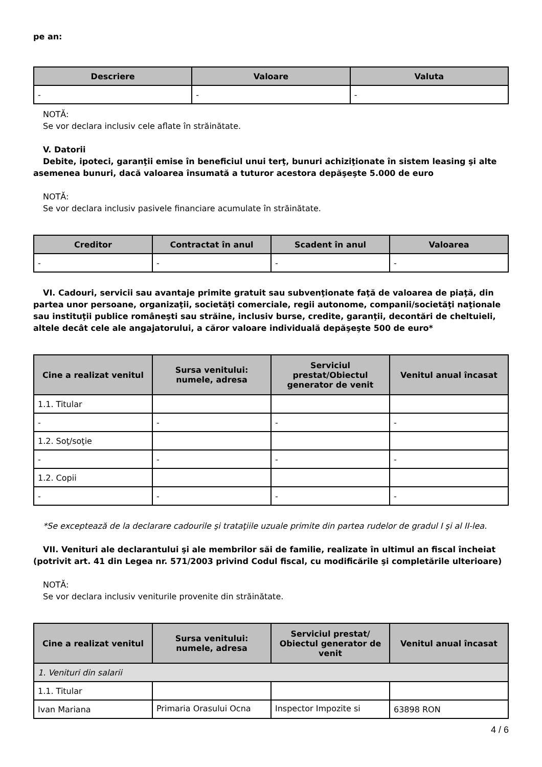pe an:
| Descriere | Valoare | Valuta |
| --- | --- | --- |
| - | - | - |
NOTĂ:
Se vor declara inclusiv cele aflate în străinătate.
V. Datorii
Debite, ipoteci, garanţii emise în beneficiul unui terţ, bunuri achiziţionate în sistem leasing şi alte
asemenea bunuri, dacă valoarea însumată a tuturor acestora depăşeşte 5.000 de euro
NOTĂ:
Se vor declara inclusiv pasivele financiare acumulate în străinătate.
| Creditor | Contractat în anul | Scadent în anul | Valoarea |
| --- | --- | --- | --- |
| - | - | - | - |
VI. Cadouri, servicii sau avantaje primite gratuit sau subvenţionate faţă de valoarea de piaţă, din
partea unor persoane, organizaţii, societăţi comerciale, regii autonome, companii/societăţi naţionale sau instituţii publice româneşti sau străine, inclusiv burse, credite, garanţii, decontări de cheltuieli, altele decât cele ale angajatorului, a căror valoare individuală depăşeşte 500 de euro*
| Cine a realizat venitul | Sursa venitului: numele, adresa | Serviciul prestat/Obiectul generator de venit | Venitul anual încasat |
| --- | --- | --- | --- |
| 1.1. Titular | | | |
| - | - | - | - |
| 1.2. Soţ/soţie | | | |
| - | - | - | - |
| 1.2. Copii | | | |
| - | - | - | - |
*Se exceptează de la declarare cadourile şi trataţiile uzuale primite din partea rudelor de gradul I şi al II-lea.
VII. Venituri ale declarantului şi ale membrilor săi de familie, realizate în ultimul an fiscal încheiat
(potrivit art. 41 din Legea nr. 571/2003 privind Codul fiscal, cu modificările şi completările ulterioare)
NOTĂ:
Se vor declara inclusiv veniturile provenite din străinătate.
| Cine a realizat venitul | Sursa venitului: numele, adresa | Serviciul prestat/ Obiectul generator de venit | Venitul anual încasat |
| --- | --- | --- | --- |
| 1. Venituri din salarii | | | |
| 1.1. Titular | | | |
| Ivan Mariana | Primaria Orasului Ocna | Inspector Impozite si | 63898 RON |
4 / 6